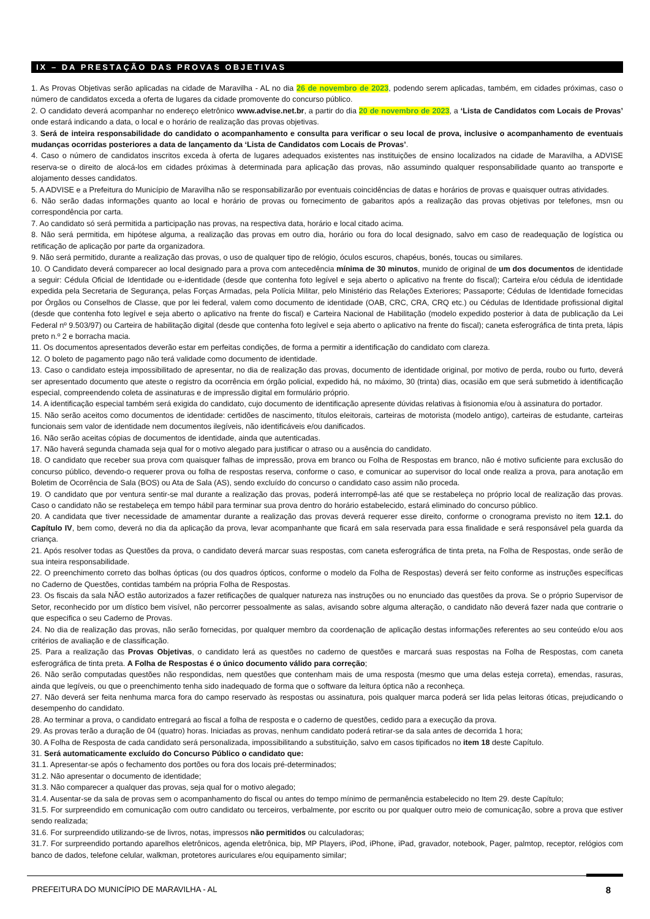IX – DA PRESTAÇÃO DAS PROVAS OBJETIVAS
1. As Provas Objetivas serão aplicadas na cidade de Maravilha - AL no dia 26 de novembro de 2023, podendo serem aplicadas, também, em cidades próximas, caso o número de candidatos exceda a oferta de lugares da cidade promovente do concurso público.
2. O candidato deverá acompanhar no endereço eletrônico www.advise.net.br, a partir do dia 20 de novembro de 2023, a ‘Lista de Candidatos com Locais de Provas’ onde estará indicando a data, o local e o horário de realização das provas objetivas.
3. Será de inteira responsabilidade do candidato o acompanhamento e consulta para verificar o seu local de prova, inclusive o acompanhamento de eventuais mudanças ocorridas posteriores a data de lançamento da ‘Lista de Candidatos com Locais de Provas’.
4. Caso o número de candidatos inscritos exceda à oferta de lugares adequados existentes nas instituições de ensino localizados na cidade de Maravilha, a ADVISE reserva-se o direito de alocá-los em cidades próximas à determinada para aplicação das provas, não assumindo qualquer responsabilidade quanto ao transporte e alojamento desses candidatos.
5. A ADVISE e a Prefeitura do Município de Maravilha não se responsabilizarão por eventuais coincidências de datas e horários de provas e quaisquer outras atividades.
6. Não serão dadas informações quanto ao local e horário de provas ou fornecimento de gabaritos após a realização das provas objetivas por telefones, msn ou correspondência por carta.
7. Ao candidato só será permitida a participação nas provas, na respectiva data, horário e local citado acima.
8. Não será permitida, em hipótese alguma, a realização das provas em outro dia, horário ou fora do local designado, salvo em caso de readequação de logística ou retificação de aplicação por parte da organizadora.
9. Não será permitido, durante a realização das provas, o uso de qualquer tipo de relógio, óculos escuros, chapéus, bonés, toucas ou similares.
10. O Candidato deverá comparecer ao local designado para a prova com antecedência mínima de 30 minutos, munido de original de um dos documentos de identidade a seguir: Cédula Oficial de Identidade ou e-identidade (desde que contenha foto legível e seja aberto o aplicativo na frente do fiscal); Carteira e/ou cédula de identidade expedida pela Secretaria de Segurança, pelas Forças Armadas, pela Polícia Militar, pelo Ministério das Relações Exteriores; Passaporte; Cédulas de Identidade fornecidas por Órgãos ou Conselhos de Classe, que por lei federal, valem como documento de identidade (OAB, CRC, CRA, CRQ etc.) ou Cédulas de Identidade profissional digital (desde que contenha foto legível e seja aberto o aplicativo na frente do fiscal) e Carteira Nacional de Habilitação (modelo expedido posterior à data de publicação da Lei Federal nº 9.503/97) ou Carteira de habilitação digital (desde que contenha foto legível e seja aberto o aplicativo na frente do fiscal); caneta esferográfica de tinta preta, lápis preto n.º 2 e borracha macia.
11. Os documentos apresentados deverão estar em perfeitas condições, de forma a permitir a identificação do candidato com clareza.
12. O boleto de pagamento pago não terá validade como documento de identidade.
13. Caso o candidato esteja impossibilitado de apresentar, no dia de realização das provas, documento de identidade original, por motivo de perda, roubo ou furto, deverá ser apresentado documento que ateste o registro da ocorrência em órgão policial, expedido há, no máximo, 30 (trinta) dias, ocasião em que será submetido à identificação especial, compreendendo coleta de assinaturas e de impressão digital em formulário próprio.
14. A identificação especial também será exigida do candidato, cujo documento de identificação apresente dúvidas relativas à fisionomia e/ou à assinatura do portador.
15. Não serão aceitos como documentos de identidade: certidões de nascimento, títulos eleitorais, carteiras de motorista (modelo antigo), carteiras de estudante, carteiras funcionais sem valor de identidade nem documentos ilegíveis, não identificáveis e/ou danificados.
16. Não serão aceitas cópias de documentos de identidade, ainda que autenticadas.
17. Não haverá segunda chamada seja qual for o motivo alegado para justificar o atraso ou a ausência do candidato.
18. O candidato que receber sua prova com quaisquer falhas de impressão, prova em branco ou Folha de Respostas em branco, não é motivo suficiente para exclusão do concurso público, devendo-o requerer prova ou folha de respostas reserva, conforme o caso, e comunicar ao supervisor do local onde realiza a prova, para anotação em Boletim de Ocorrência de Sala (BOS) ou Ata de Sala (AS), sendo excluído do concurso o candidato caso assim não proceda.
19. O candidato que por ventura sentir-se mal durante a realização das provas, poderá interrompê-las até que se restabeleça no próprio local de realização das provas. Caso o candidato não se restabeleça em tempo hábil para terminar sua prova dentro do horário estabelecido, estará eliminado do concurso público.
20. A candidata que tiver necessidade de amamentar durante a realização das provas deverá requerer esse direito, conforme o cronograma previsto no item 12.1. do Capítulo IV, bem como, deverá no dia da aplicação da prova, levar acompanhante que ficará em sala reservada para essa finalidade e será responsável pela guarda da criança.
21. Após resolver todas as Questões da prova, o candidato deverá marcar suas respostas, com caneta esferográfica de tinta preta, na Folha de Respostas, onde serão de sua inteira responsabilidade.
22. O preenchimento correto das bolhas ópticas (ou dos quadros ópticos, conforme o modelo da Folha de Respostas) deverá ser feito conforme as instruções específicas no Caderno de Questões, contidas também na própria Folha de Respostas.
23. Os fiscais da sala NÃO estão autorizados a fazer retificações de qualquer natureza nas instruções ou no enunciado das questões da prova. Se o próprio Supervisor de Setor, reconhecido por um dístico bem visível, não percorrer pessoalmente as salas, avisando sobre alguma alteração, o candidato não deverá fazer nada que contrarie o que especifica o seu Caderno de Provas.
24. No dia de realização das provas, não serão fornecidas, por qualquer membro da coordenação de aplicação destas informações referentes ao seu conteúdo e/ou aos critérios de avaliação e de classificação.
25. Para a realização das Provas Objetivas, o candidato lerá as questões no caderno de questões e marcará suas respostas na Folha de Respostas, com caneta esferográfica de tinta preta. A Folha de Respostas é o único documento válido para correção;
26. Não serão computadas questões não respondidas, nem questões que contenham mais de uma resposta (mesmo que uma delas esteja correta), emendas, rasuras, ainda que legíveis, ou que o preenchimento tenha sido inadequado de forma que o software da leitura óptica não a reconheça.
27. Não deverá ser feita nenhuma marca fora do campo reservado às respostas ou assinatura, pois qualquer marca poderá ser lida pelas leitoras óticas, prejudicando o desempenho do candidato.
28. Ao terminar a prova, o candidato entregará ao fiscal a folha de resposta e o caderno de questões, cedido para a execução da prova.
29. As provas terão a duração de 04 (quatro) horas. Iniciadas as provas, nenhum candidato poderá retirar-se da sala antes de decorrida 1 hora;
30. A Folha de Resposta de cada candidato será personalizada, impossibilitando a substituição, salvo em casos tipificados no item 18 deste Capítulo.
31. Será automaticamente excluído do Concurso Público o candidato que:
31.1. Apresentar-se após o fechamento dos portões ou fora dos locais pré-determinados;
31.2. Não apresentar o documento de identidade;
31.3. Não comparecer a qualquer das provas, seja qual for o motivo alegado;
31.4. Ausentar-se da sala de provas sem o acompanhamento do fiscal ou antes do tempo mínimo de permanência estabelecido no Item 29. deste Capítulo;
31.5. For surpreendido em comunicação com outro candidato ou terceiros, verbalmente, por escrito ou por qualquer outro meio de comunicação, sobre a prova que estiver sendo realizada;
31.6. For surpreendido utilizando-se de livros, notas, impressos não permitidos ou calculadoras;
31.7. For surpreendido portando aparelhos eletrônicos, agenda eletrônica, bip, MP Players, iPod, iPhone, iPad, gravador, notebook, Pager, palmtop, receptor, relógios com banco de dados, telefone celular, walkman, protetores auriculares e/ou equipamento similar;
PREFEITURA DO MUNICÍPIO DE MARAVILHA - AL 8